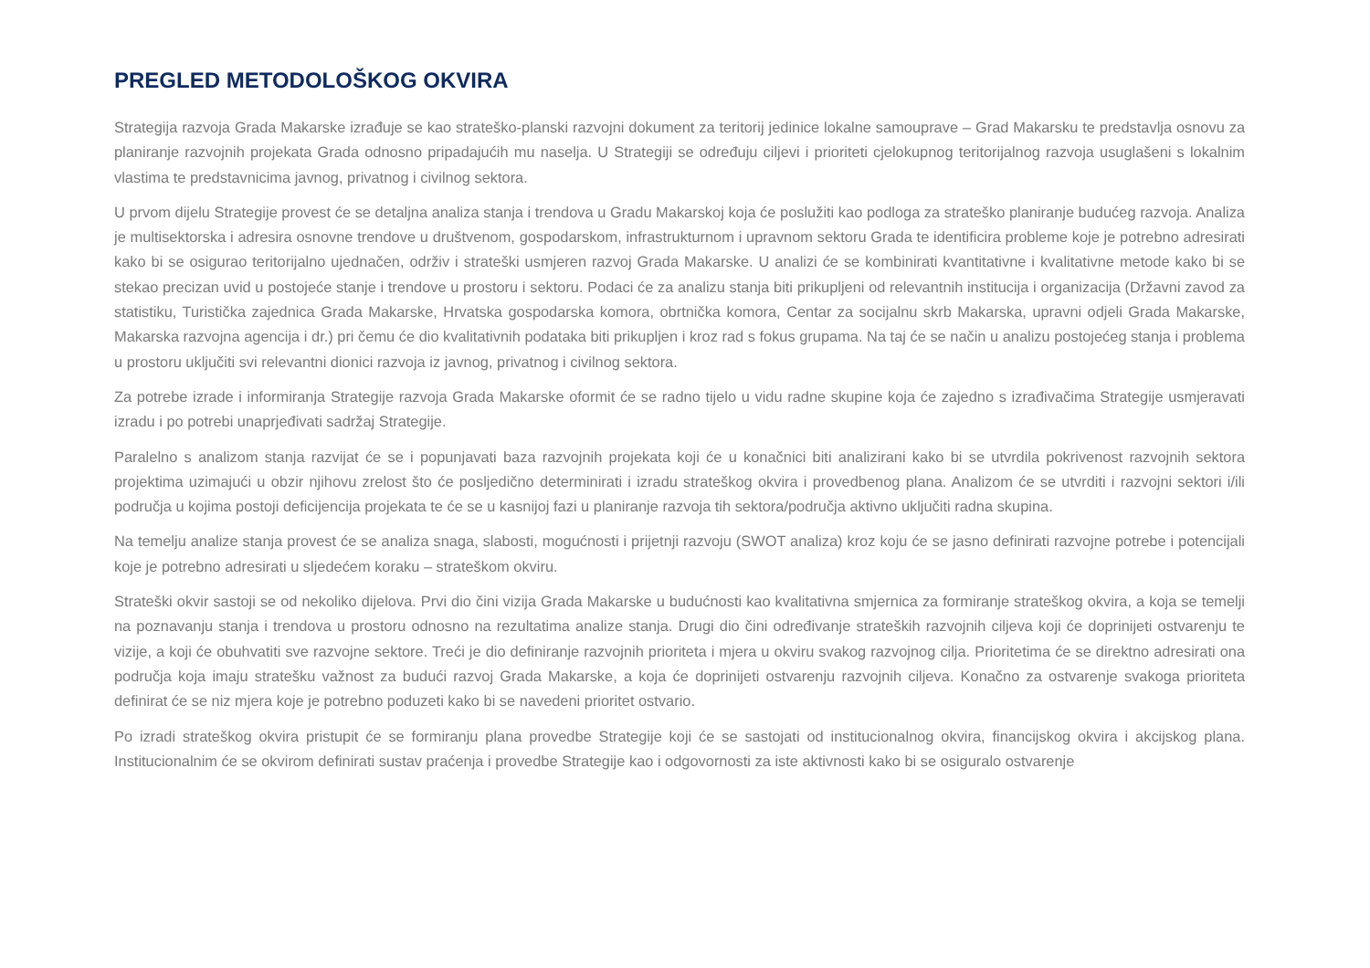PREGLED METODOLOŠKOG OKVIRA
Strategija razvoja Grada Makarske izrađuje se kao strateško-planski razvojni dokument za teritorij jedinice lokalne samouprave – Grad Makarsku te predstavlja osnovu za planiranje razvojnih projekata Grada odnosno pripadajućih mu naselja. U Strategiji se određuju ciljevi i prioriteti cjelokupnog teritorijalnog razvoja usuglašeni s lokalnim vlastima te predstavnicima javnog, privatnog i civilnog sektora.
U prvom dijelu Strategije provest će se detaljna analiza stanja i trendova u Gradu Makarskoj koja će poslužiti kao podloga za strateško planiranje budućeg razvoja. Analiza je multisektorska i adresira osnovne trendove u društvenom, gospodarskom, infrastrukturnom i upravnom sektoru Grada te identificira probleme koje je potrebno adresirati kako bi se osigurao teritorijalno ujednačen, održiv i strateški usmjeren razvoj Grada Makarske. U analizi će se kombinirati kvantitativne i kvalitativne metode kako bi se stekao precizan uvid u postojeće stanje i trendove u prostoru i sektoru. Podaci će za analizu stanja biti prikupljeni od relevantnih institucija i organizacija (Državni zavod za statistiku, Turistička zajednica Grada Makarske, Hrvatska gospodarska komora, obrtnička komora, Centar za socijalnu skrb Makarska, upravni odjeli Grada Makarske, Makarska razvojna agencija i dr.) pri čemu će dio kvalitativnih podataka biti prikupljen i kroz rad s fokus grupama. Na taj će se način u analizu postojećeg stanja i problema u prostoru uključiti svi relevantni dionici razvoja iz javnog, privatnog i civilnog sektora.
Za potrebe izrade i informiranja Strategije razvoja Grada Makarske oformit će se radno tijelo u vidu radne skupine koja će zajedno s izrađivačima Strategije usmjeravati izradu i po potrebi unaprjeđivati sadržaj Strategije.
Paralelno s analizom stanja razvijat će se i popunjavati baza razvojnih projekata koji će u konačnici biti analizirani kako bi se utvrdila pokrivenost razvojnih sektora projektima uzimajući u obzir njihovu zrelost što će posljedično determinirati i izradu strateškog okvira i provedbenog plana. Analizom će se utvrditi i razvojni sektori i/ili područja u kojima postoji deficijencija projekata te će se u kasnijoj fazi u planiranje razvoja tih sektora/područja aktivno uključiti radna skupina.
Na temelju analize stanja provest će se analiza snaga, slabosti, mogućnosti i prijetnji razvoju (SWOT analiza) kroz koju će se jasno definirati razvojne potrebe i potencijali koje je potrebno adresirati u sljedećem koraku – strateškom okviru.
Strateški okvir sastoji se od nekoliko dijelova. Prvi dio čini vizija Grada Makarske u budućnosti kao kvalitativna smjernica za formiranje strateškog okvira, a koja se temelji na poznavanju stanja i trendova u prostoru odnosno na rezultatima analize stanja. Drugi dio čini određivanje strateških razvojnih ciljeva koji će doprinijeti ostvarenju te vizije, a koji će obuhvatiti sve razvojne sektore. Treći je dio definiranje razvojnih prioriteta i mjera u okviru svakog razvojnog cilja. Prioritetima će se direktno adresirati ona područja koja imaju stratešku važnost za budući razvoj Grada Makarske, a koja će doprinijeti ostvarenju razvojnih ciljeva. Konačno za ostvarenje svakoga prioriteta definirat će se niz mjera koje je potrebno poduzeti kako bi se navedeni prioritet ostvario.
Po izradi strateškog okvira pristupit će se formiranju plana provedbe Strategije koji će se sastojati od institucionalnog okvira, financijskog okvira i akcijskog plana. Institucionalnim će se okvirom definirati sustav praćenja i provedbe Strategije kao i odgovornosti za iste aktivnosti kako bi se osiguralo ostvarenje